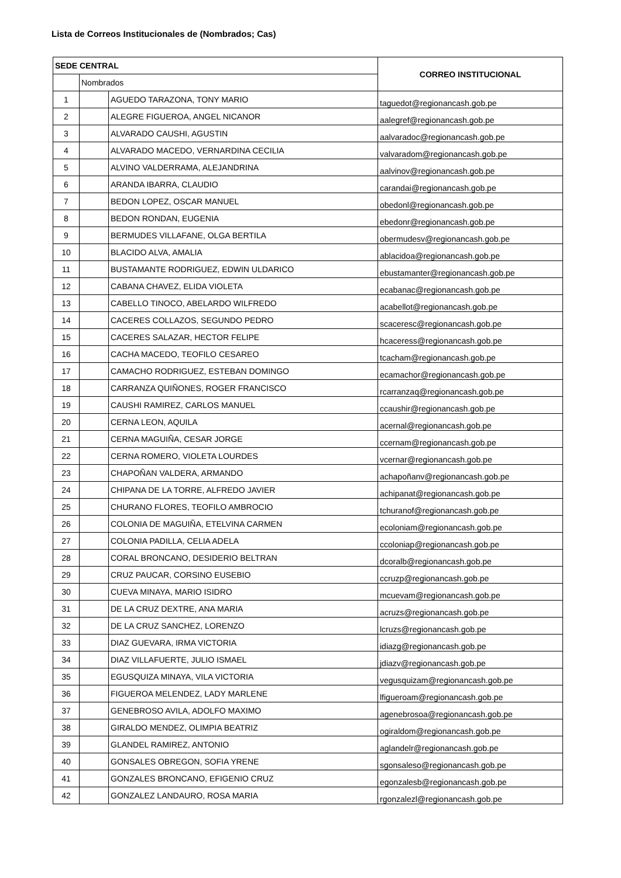Lista de Correos Institucionales de (Nombrados; Cas)
| SEDE CENTRAL | | | CORREO INSTITUCIONAL |
| --- | --- | --- | --- |
| | Nombrados | | |
| 1 | | AGUEDO TARAZONA, TONY MARIO | taguedot@regionancash.gob.pe |
| 2 | | ALEGRE FIGUEROA, ANGEL NICANOR | aalegref@regionancash.gob.pe |
| 3 | | ALVARADO CAUSHI, AGUSTIN | aalvaradoc@regionancash.gob.pe |
| 4 | | ALVARADO MACEDO, VERNARDINA CECILIA | valvaradom@regionancash.gob.pe |
| 5 | | ALVINO VALDERRAMA, ALEJANDRINA | aalvinov@regionancash.gob.pe |
| 6 | | ARANDA IBARRA, CLAUDIO | carandai@regionancash.gob.pe |
| 7 | | BEDON LOPEZ, OSCAR MANUEL | obedonl@regionancash.gob.pe |
| 8 | | BEDON RONDAN, EUGENIA | ebedonr@regionancash.gob.pe |
| 9 | | BERMUDES VILLAFANE, OLGA BERTILA | obermudesv@regionancash.gob.pe |
| 10 | | BLACIDO ALVA, AMALIA | ablacidoa@regionancash.gob.pe |
| 11 | | BUSTAMANTE RODRIGUEZ, EDWIN ULDARICO | ebustamanter@regionancash.gob.pe |
| 12 | | CABANA CHAVEZ, ELIDA VIOLETA | ecabanac@regionancash.gob.pe |
| 13 | | CABELLO TINOCO, ABELARDO WILFREDO | acabellot@regionancash.gob.pe |
| 14 | | CACERES COLLAZOS, SEGUNDO PEDRO | scaceresc@regionancash.gob.pe |
| 15 | | CACERES SALAZAR, HECTOR FELIPE | hcaceress@regionancash.gob.pe |
| 16 | | CACHA MACEDO, TEOFILO CESAREO | tcacham@regionancash.gob.pe |
| 17 | | CAMACHO RODRIGUEZ, ESTEBAN DOMINGO | ecamachor@regionancash.gob.pe |
| 18 | | CARRANZA QUIÑONES, ROGER FRANCISCO | rcarranzaq@regionancash.gob.pe |
| 19 | | CAUSHI RAMIREZ, CARLOS MANUEL | ccaushir@regionancash.gob.pe |
| 20 | | CERNA LEON, AQUILA | acernal@regionancash.gob.pe |
| 21 | | CERNA MAGUIÑA, CESAR JORGE | ccernam@regionancash.gob.pe |
| 22 | | CERNA ROMERO, VIOLETA LOURDES | vcernar@regionancash.gob.pe |
| 23 | | CHAPOÑAN VALDERA, ARMANDO | achapoñanv@regionancash.gob.pe |
| 24 | | CHIPANA DE LA TORRE, ALFREDO JAVIER | achipanat@regionancash.gob.pe |
| 25 | | CHURANO FLORES, TEOFILO AMBROCIO | tchuranof@regionancash.gob.pe |
| 26 | | COLONIA DE MAGUIÑA, ETELVINA CARMEN | ecoloniam@regionancash.gob.pe |
| 27 | | COLONIA PADILLA, CELIA ADELA | ccoloniap@regionancash.gob.pe |
| 28 | | CORAL BRONCANO, DESIDERIO BELTRAN | dcoralb@regionancash.gob.pe |
| 29 | | CRUZ PAUCAR, CORSINO EUSEBIO | ccruzp@regionancash.gob.pe |
| 30 | | CUEVA MINAYA, MARIO ISIDRO | mcuevam@regionancash.gob.pe |
| 31 | | DE LA CRUZ DEXTRE, ANA MARIA | acruzs@regionancash.gob.pe |
| 32 | | DE LA CRUZ SANCHEZ, LORENZO | lcruzs@regionancash.gob.pe |
| 33 | | DIAZ GUEVARA, IRMA VICTORIA | idiazg@regionancash.gob.pe |
| 34 | | DIAZ VILLAFUERTE, JULIO ISMAEL | jdiazv@regionancash.gob.pe |
| 35 | | EGUSQUIZA MINAYA, VILA VICTORIA | vegusquizam@regionancash.gob.pe |
| 36 | | FIGUEROA MELENDEZ, LADY MARLENE | lfigueroam@regionancash.gob.pe |
| 37 | | GENEBROSO AVILA, ADOLFO MAXIMO | agenebrosoa@regionancash.gob.pe |
| 38 | | GIRALDO MENDEZ, OLIMPIA BEATRIZ | ogiraldom@regionancash.gob.pe |
| 39 | | GLANDEL RAMIREZ, ANTONIO | aglandelr@regionancash.gob.pe |
| 40 | | GONSALES OBREGON, SOFIA YRENE | sgonsaleso@regionancash.gob.pe |
| 41 | | GONZALES BRONCANO, EFIGENIO CRUZ | egonzalesb@regionancash.gob.pe |
| 42 | | GONZALEZ LANDAURO, ROSA MARIA | rgonzalezl@regionancash.gob.pe |